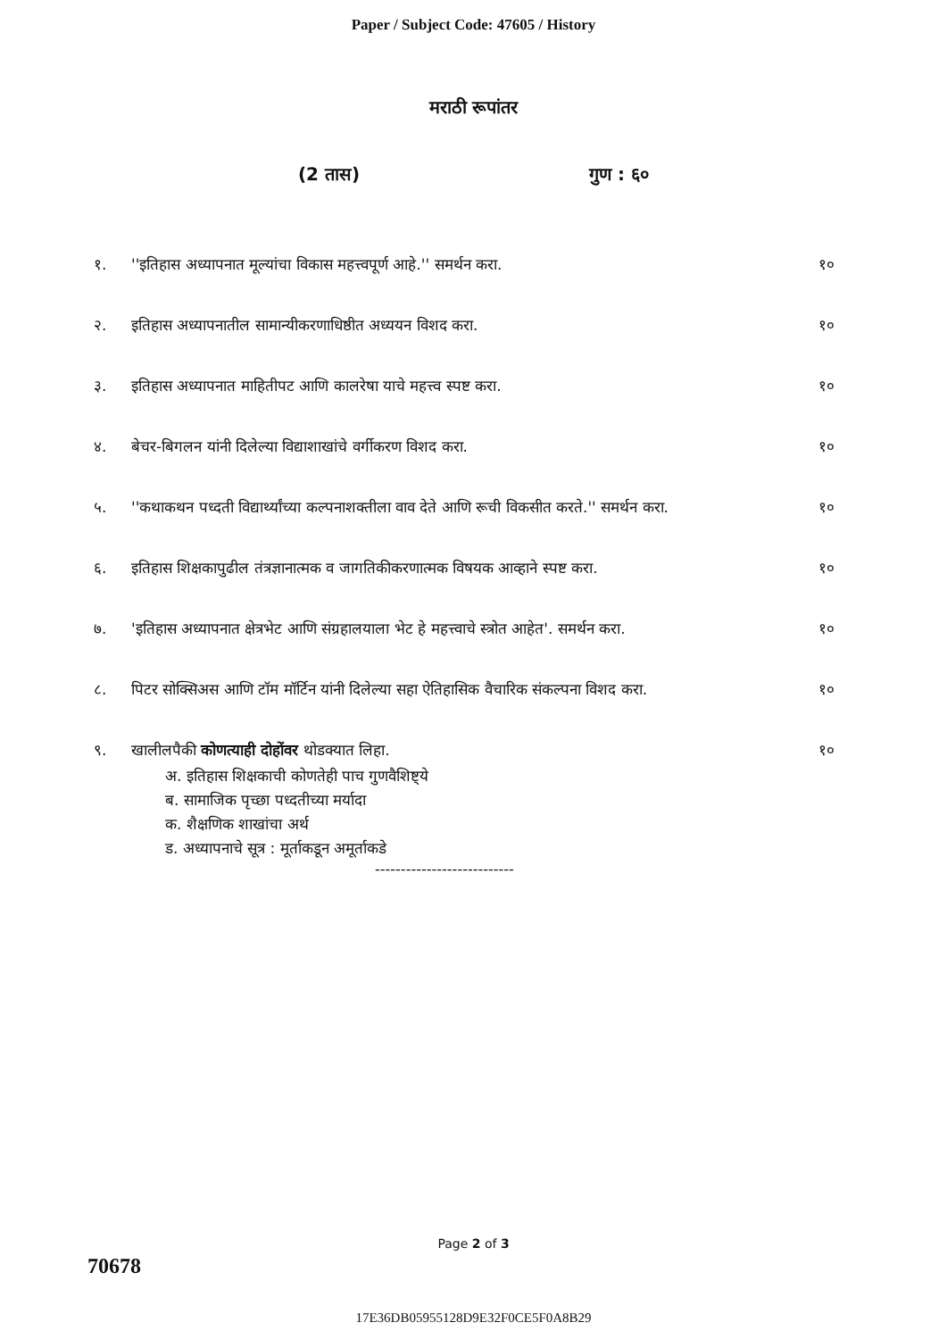Paper / Subject Code: 47605 / History
मराठी रूपांतर
(2 तास) गुण : ६०
१. ''इतिहास अध्यापनात मूल्यांचा विकास महत्त्वपूर्ण आहे.'' समर्थन करा.
१०
२. इतिहास अध्यापनातील सामान्यीकरणाधिष्ठीत अध्ययन विशद करा.
१०
३. इतिहास अध्यापनात माहितीपट आणि कालरेषा याचे महत्त्व स्पष्ट करा.
१०
४. बेचर-बिगलन यांनी दिलेल्या विद्याशाखांचे वर्गीकरण विशद करा.
१०
५. ''कथाकथन पध्दती विद्यार्थ्यांच्या कल्पनाशक्तीला वाव देते आणि रूची विकसीत करते.'' समर्थन करा.
१०
६. इतिहास शिक्षकापुढील तंत्रज्ञानात्मक व जागतिकीकरणात्मक विषयक आव्हाने स्पष्ट करा.
१०
७. 'इतिहास अध्यापनात क्षेत्रभेट आणि संग्रहालयाला भेट हे महत्त्वाचे स्त्रोत आहेत'. समर्थन करा.
१०
८. पिटर सोक्सिअस आणि टॉम मॉर्टिन यांनी दिलेल्या सहा ऐतिहासिक वैचारिक संकल्पना विशद करा.
१०
९. खालीलपैकी कोणत्याही दोहोंवर थोडक्यात लिहा.
१०
अ. इतिहास शिक्षकाची कोणतेही पाच गुणवैशिष्ट्ये
ब. सामाजिक पृच्छा पध्दतीच्या मर्यादा
क. शैक्षणिक शाखांचा अर्थ
ड. अध्यापनाचे सूत्र : मूर्ताकडून अमूर्ताकडे
---------------------------
Page 2 of 3
70678
17E36DB05955128D9E32F0CE5F0A8B29